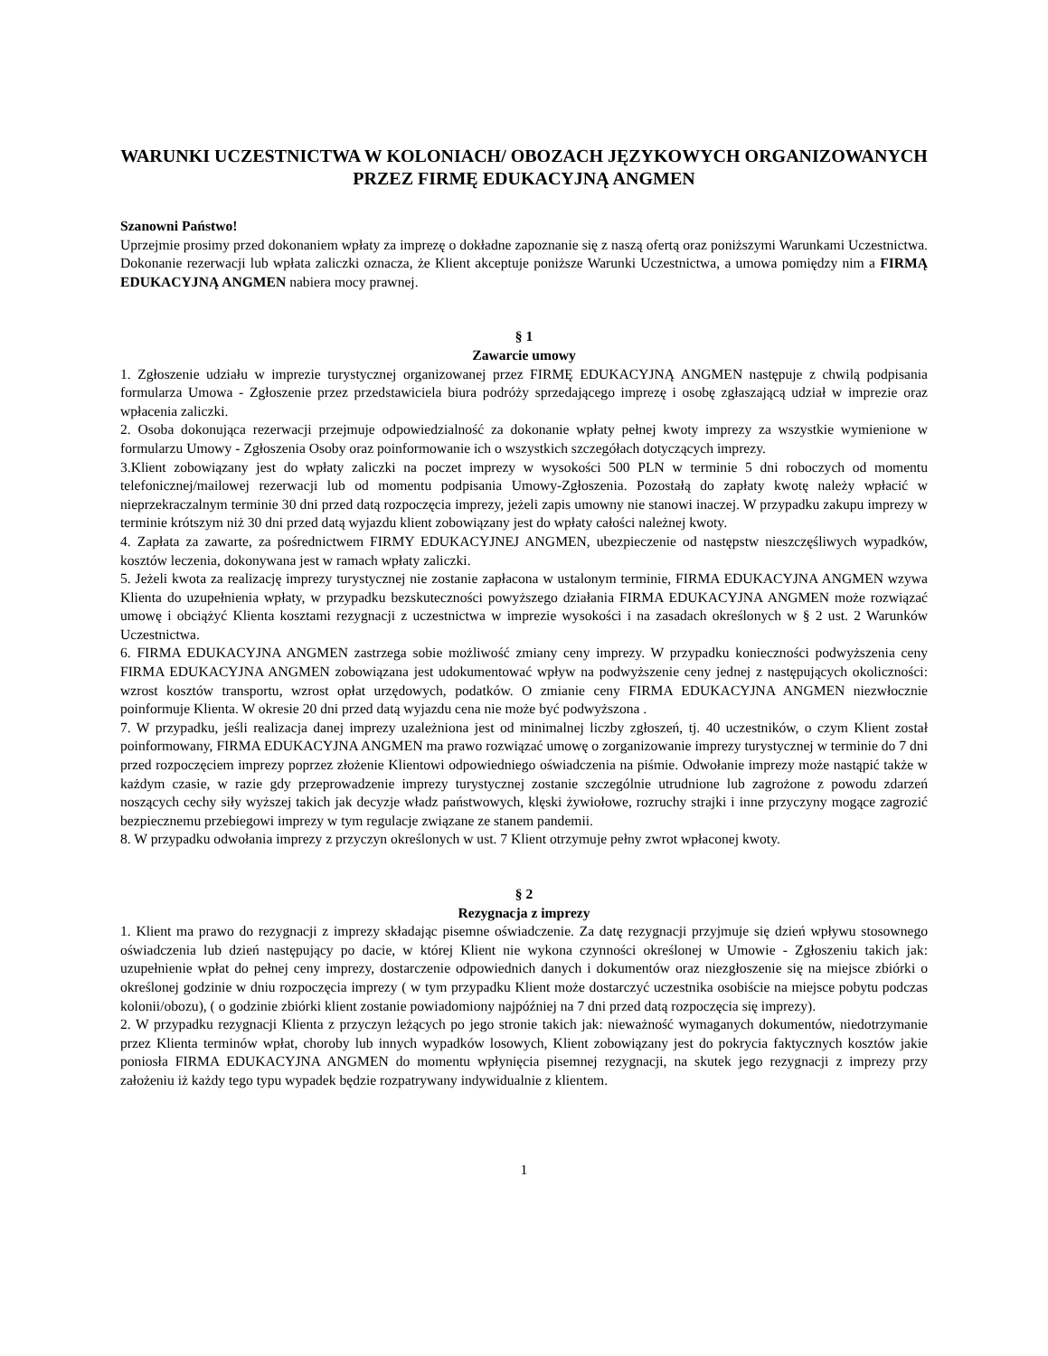WARUNKI UCZESTNICTWA W KOLONIACH/ OBOZACH JĘZYKOWYCH ORGANIZOWANYCH PRZEZ FIRMĘ EDUKACYJNĄ ANGMEN
Szanowni Państwo!
Uprzejmie prosimy przed dokonaniem wpłaty za imprezę o dokładne zapoznanie się z naszą ofertą oraz poniższymi Warunkami Uczestnictwa. Dokonanie rezerwacji lub wpłata zaliczki oznacza, że Klient akceptuje poniższe Warunki Uczestnictwa, a umowa pomiędzy nim a FIRMĄ EDUKACYJNĄ ANGMEN nabiera mocy prawnej.
§ 1
Zawarcie umowy
1. Zgłoszenie udziału w imprezie turystycznej organizowanej przez FIRMĘ EDUKACYJNĄ ANGMEN następuje z chwilą podpisania formularza Umowa - Zgłoszenie przez przedstawiciela biura podróży sprzedającego imprezę i osobę zgłaszającą udział w imprezie oraz wpłacenia zaliczki.
2. Osoba dokonująca rezerwacji przejmuje odpowiedzialność za dokonanie wpłaty pełnej kwoty imprezy za wszystkie wymienione w formularzu Umowy - Zgłoszenia Osoby oraz poinformowanie ich o wszystkich szczegółach dotyczących imprezy.
3.Klient zobowiązany jest do wpłaty zaliczki na poczet imprezy w wysokości 500 PLN w terminie 5 dni roboczych od momentu telefonicznej/mailowej rezerwacji lub od momentu podpisania Umowy-Zgłoszenia. Pozostałą do zapłaty kwotę należy wpłacić w nieprzekraczalnym terminie 30 dni przed datą rozpoczęcia imprezy, jeżeli zapis umowny nie stanowi inaczej. W przypadku zakupu imprezy w terminie krótszym niż 30 dni przed datą wyjazdu klient zobowiązany jest do wpłaty całości należnej kwoty.
4. Zapłata za zawarte, za pośrednictwem FIRMY EDUKACYJNEJ ANGMEN, ubezpieczenie od następstw nieszczęśliwych wypadków, kosztów leczenia, dokonywana jest w ramach wpłaty zaliczki.
5. Jeżeli kwota za realizację imprezy turystycznej nie zostanie zapłacona w ustalonym terminie, FIRMA EDUKACYJNA ANGMEN wzywa Klienta do uzupełnienia wpłaty, w przypadku bezskuteczności powyższego działania FIRMA EDUKACYJNA ANGMEN może rozwiązać umowę i obciążyć Klienta kosztami rezygnacji z uczestnictwa w imprezie wysokości i na zasadach określonych w § 2 ust. 2 Warunków Uczestnictwa.
6. FIRMA EDUKACYJNA ANGMEN zastrzega sobie możliwość zmiany ceny imprezy. W przypadku konieczności podwyższenia ceny FIRMA EDUKACYJNA ANGMEN zobowiązana jest udokumentować wpływ na podwyższenie ceny jednej z następujących okoliczności: wzrost kosztów transportu, wzrost opłat urzędowych, podatków. O zmianie ceny FIRMA EDUKACYJNA ANGMEN niezwłocznie poinformuje Klienta. W okresie 20 dni przed datą wyjazdu cena nie może być podwyższona .
7. W przypadku, jeśli realizacja danej imprezy uzależniona jest od minimalnej liczby zgłoszeń, tj. 40 uczestników, o czym Klient został poinformowany, FIRMA EDUKACYJNA ANGMEN ma prawo rozwiązać umowę o zorganizowanie imprezy turystycznej w terminie do 7 dni przed rozpoczęciem imprezy poprzez złożenie Klientowi odpowiedniego oświadczenia na piśmie. Odwołanie imprezy może nastąpić także w każdym czasie, w razie gdy przeprowadzenie imprezy turystycznej zostanie szczególnie utrudnione lub zagrożone z powodu zdarzeń noszących cechy siły wyższej takich jak decyzje władz państwowych, klęski żywiołowe, rozruchy strajki i inne przyczyny mogące zagrozić bezpiecznemu przebiegowi imprezy w tym regulacje związane ze stanem pandemii.
8. W przypadku odwołania imprezy z przyczyn określonych w ust. 7 Klient otrzymuje pełny zwrot wpłaconej kwoty.
§ 2
Rezygnacja z imprezy
1. Klient ma prawo do rezygnacji z imprezy składając pisemne oświadczenie. Za datę rezygnacji przyjmuje się dzień wpływu stosownego oświadczenia lub dzień następujący po dacie, w której Klient nie wykona czynności określonej w Umowie - Zgłoszeniu takich jak: uzupełnienie wpłat do pełnej ceny imprezy, dostarczenie odpowiednich danych i dokumentów oraz niezgłoszenie się na miejsce zbiórki o określonej godzinie w dniu rozpoczęcia imprezy ( w tym przypadku Klient może dostarczyć uczestnika osobiście na miejsce pobytu podczas kolonii/obozu), ( o godzinie zbiórki klient zostanie powiadomiony najpóźniej na 7 dni przed datą rozpoczęcia się imprezy).
2. W przypadku rezygnacji Klienta z przyczyn leżących po jego stronie takich jak: nieważność wymaganych dokumentów, niedotrzymanie przez Klienta terminów wpłat, choroby lub innych wypadków losowych, Klient zobowiązany jest do pokrycia faktycznych kosztów jakie poniosła FIRMA EDUKACYJNA ANGMEN do momentu wpłynięcia pisemnej rezygnacji, na skutek jego rezygnacji z imprezy przy założeniu iż każdy tego typu wypadek będzie rozpatrywany indywidualnie z klientem.
1